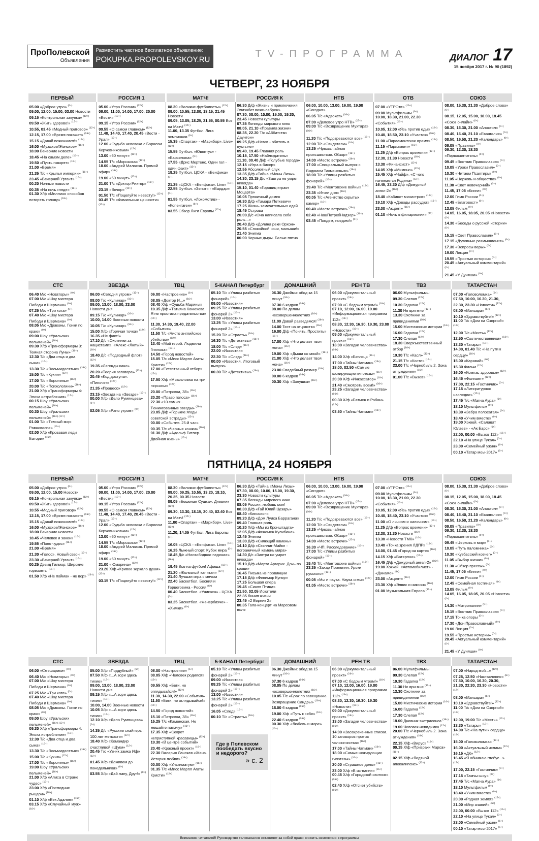ПроПолевской
Объявления
Разместить частное бесплатное объявление:
POKUPKA.PROPOLEVSKOY.RU
TV-ПРОГРАММА
ДИАЛОГ 17
15 ноября 2017 г. № 90 (1892)
ЧЕТВЕРГ, 23 НОЯБРЯ
| ПЕРВЫЙ | РОССИЯ 1 | МАТЧ! | РОССИЯ К | НТВ | ОТВ | СОЮЗ |
| --- | --- | --- | --- | --- | --- | --- |
| 05.00 «Доброе утро» <sup>(6+)</sup> 09.00, 12.00, 15.00, 03.00 Новости 09.15 «Контрольная закупка» <sup>(12+)</sup> 09.50 «Жить здорово!» <sup>(12+)</sup> 10.55, 03.45 «Модный приговор» <sup>(12+)</sup> 12.15, 17.00 «Время покажет» <sup>(16+)</sup> 15.15 «Давай поженимся!» <sup>(16+)</sup> 16.00 «Мужское/Женское» <sup>(16+)</sup> 18.00 Вечерние новости 18.45 «На самом деле» <sup>(16+)</sup> 19.50 «Пусть говорят» <sup>(16+)</sup> 21.00 «Время» 21.35 Т/с «Крылья империи» <sup>(16+)</sup> 23.45 «Вечерний Ургант» <sup>(16+)</sup> 00.20 Ночные новости 00.35 «На ночь глядя» <sup>(16+)</sup> 01.30 Х/ф «Миллион способов потерять голову» <sup>(18+)</sup> | 05.00 «Утро России» <sup>(12+)</sup> 09.00, 11.00, 14.00, 17.00, 20.00 «Вести» <sup>(12+)</sup> 09.15 «Утро России» <sup>(12+)</sup> 09.55 «О самом главном» <sup>(12+)</sup> 11.40, 14.40, 17.40, 20.45 «Вести - Урал» <sup>(12+)</sup> 12.00 «Судьба человека с Борисом Корчевниковым» <sup>(12+)</sup> 13.00 «60 минут» <sup>(12+)</sup> 14.55 Т/с «Морозова» <sup>(12+)</sup> 18.00 «Андрей Малахов. Прямой эфир» <sup>(16+)</sup> 19.00 «60 минут» <sup>(12+)</sup> 21.00 Т/с «Доктор Рихтер» <sup>(16+)</sup> 23.15 «Вечер» <sup>(12+)</sup> 01.50 Т/с «Поцелуйте невесту!» <sup>(12+)</sup> 03.45 Т/с «Фамильные ценности» <sup>(12+)</sup> | 08.30 «Великие футболисты» <sup>(12+)</sup> 09.00, 10.55, 13.00, 18.15, 21.45 Новости 09.05, 13.05, 18.25, 21.55, 00.55 Все на Матч! <sup>(12+)</sup> 11.00, 13.35 Футбол. Лига чемпионов <sup>(6+)</sup> 15.35 «Спартак» - «Марибор». Live» <sup>(12+)</sup> 15.55 Футбол. «Ювентус» - «Барселона» <sup>(6+)</sup> 17.55 «Дрис Мертенс. Один гол - один факт» <sup>(12+)</sup> 19.25 Футбол. ЦСКА - «Бенфика» <sup>(6+)</sup> 21.25 «ЦСКА - «Бенфика». Live» <sup>(12+)</sup> 22.55 Футбол. «Зенит» - «Вардар» <sup>(6+)</sup> 01.55 Футбол. «Локомотив» - «Копенгаген» <sup>(6+)</sup> 03.55 Обзор Лиги Европы <sup>(12+)</sup> | 06.30 Д/ф «Жизнь и приключения Элизабет виже-лебрен» 07.30, 08.00, 10.00, 15.00, 19.30, 23.45 Новости культуры 07.35 Легенды мирового кино 08.05, 21.10 «Правила жизни» 08.35, 22.20 Т/с «Аббатство Даунтон» 09.25 Д/ф «Негев - обитель в пустыне» 09.40, 19.45 Главная роль 10.15, 17.50 «Наблюдатель» 11.10, 00.40 Д/ф «Голубые города» 12.15 «Игра в бисер» 12.55 Абсолютный слух 13.35 Д/ф «Тайна «Моны Лизы» 14.30, 23.15 Д/с «Завтра не умрет никогда» 15.10, 01.40 «Горовиц играет Моцарта» 16.05 Пряничный домик 16.30 Д/ф «Тамара Петкевич» 17.25 Жизнь замечательных идей 18.45 Острова 20.00 Д/с «Она написала себе роль...» 20.40 Д/ф «Долина реки Орхон» 20.55 «Спокойной ночи, малыши!» 21.40 Энигма 00.00 Черные дыры. Белые пятна | 06.00, 10.00, 13.00, 16.00, 19.00 «Сегодня» 06.05 Т/с «Адвокат» <sup>(16+)</sup> 07.00 «Деловое утро НТВ» <sup>(12+)</sup> 09.00 Т/с «Возвращение Мухтара» <sup>(16+)</sup> 11.20 Т/с «Подозреваются все» <sup>(16+)</sup> 12.00 Т/с «Свидетели» <sup>(16+)</sup> 13.25 «Чрезвычайное происшествие. Обзор» <sup>(16+)</sup> 14.00 «Место встречи» <sup>(16+)</sup> 17.00 «Специальный выпуск с Вадимом Такменевым» <sup>(16+)</sup> 18.00 Т/с «Улицы разбитых фонарей» <sup>(16+)</sup> 19.40 Т/с «Ментовские войны» <sup>(16+)</sup> 23.35 «Итоги дня» <sup>(16+)</sup> 00.05 Т/с «Агентство скрытых камер» <sup>(16+)</sup> 00.40 «Место встречи» <sup>(16+)</sup> 02.40 «НашПотребНадзор» <sup>(16+)</sup> 03.45 «Поедем, поедим!» <sup>(0+)</sup> | 07.00 «УТРОтв» <sup>(16+)</sup> 09.00 Мультфильмы <sup>(0+)</sup> 10.00, 18.30, 21.00, 22.30 «События» <sup>(16+)</sup> 10.05, 12.00 «Язь против еды» <sup>(12+)</sup> 10.40, 18.50, 23.10 «Участок» <sup>(16+)</sup> 11.00 «Парламентское время» <sup>(16+)</sup> 11.15 «Парламент» <sup>(16+)</sup> 11.25 Д/ф «Вопрос времени» <sup>(12+)</sup> 12.30, 21.30 Новости <sup>(16+)</sup> 13.30 «Финансист» <sup>(12+)</sup> 14.05 Х/ф «Мимино» <sup>(12+)</sup> 15.45 Х/ф «Чайф». «С чего начинается Родина» <sup>(12+)</sup> 16.45, 23.30 Д/ф «Дежурный ангел-2» <sup>(16+)</sup> 18.40 «Кабинет министров» <sup>(16+)</sup> 19.10 Х/ф «Доводы рассудка» <sup>(16+)</sup> 23.00 «Акцент» <sup>(16+)</sup> 01.10 «Ночь в филармонии» <sup>(0+)</sup> | 08.00, 15.30, 21.30 «Доброе слово» <sup>(0+)</sup> 08.15, 12.05, 15.00, 18.00, 18.45 «Союз онлайн» <sup>(0+)</sup> 08.30, 16.30, 21.00 «Апостол» <sup>(0+)</sup> 08.40, 16.40, 21.10 «Евангелие» <sup>(0+)</sup> 08.50, 16.50, 21.20 «Календарь» <sup>(0+)</sup> 09.05 «Правило» <sup>(0+)</sup> 09.30, 12.30, 18.30 «Первосвятитель» <sup>(0+)</sup> 09.45 «Вестник Православия» <sup>(0+)</sup> 10.05 «Уроки Православия» <sup>(0+)</sup> 10.30 «Читаем Псалтирь» <sup>(0+)</sup> 11.05 «Церковь и общество» <sup>(0+)</sup> 11.30 «Свет невечерний» <sup>(0+)</sup> 11.45, 17.05 «Книги» <sup>(0+)</sup> 12.00 Гимн России <sup>(0+)</sup> 12.45 «Благовест» <sup>(0+)</sup> 13.05 Фильм <sup>(0+)</sup> 14.05, 16.05, 18.05, 20.05 «Новости» <sup>(0+)</sup> 14.30 «Беседы о русской истории» <sup>(0+)</sup> 15.15 «Свет Православия» <sup>(0+)</sup> 17.15 «Духовные размышления» <sup>(0+)</sup> 17.30 «Вопросы веры» <sup>(0+)</sup> 19.00 Лекция <sup>(0+)</sup> 19.55 «Простые истории» <sup>(0+)</sup> 20.45 «Актуальный комментарий» <sup>(0+)</sup> 21.45 «У Дуняши» <sup>(0+)</sup> |
| СТС | ЗВЕЗДА | ТВЦ | 5-КАНАЛ Петербург | ДОМАШНИЙ | РЕН ТВ | ТВ3 | ТАТАРСТАН |
| --- | --- | --- | --- | --- | --- | --- | --- |
| 06.40 М/с «Новаторы» <sup>(0+)</sup> 07.00 М/с «Шоу мистера Пибоди и Шермана» <sup>(0+)</sup> 07.25 М/с «Три кота» <sup>(0+)</sup> 07.40 М/с «Шоу мистера Пибоди и Шермана» <sup>(0+)</sup> 08.05 М/с «Драконы. Гонки по краю» <sup>(0+)</sup> 09.00 Шоу «Уральских пельменей» <sup>(16+)</sup> 09.30 Х/ф «Трансформеры 3: Темная сторона Луны» <sup>(16+)</sup> 12.30 Т/с «Два отца и два сына» <sup>(16+)</sup> 13.30 Т/с «Восьмидесятые» <sup>(16+)</sup> 15.00 Т/с «Кухня» <sup>(12+)</sup> 17.00 Т/с «Воронины» <sup>(16+)</sup> 20.00 Т/с «Психологини» <sup>(16+)</sup> 21.00 Х/ф «Трансформеры 4: Эпоха истребления» <sup>(12+)</sup> 00.15 Шоу «Уральских пельменей» <sup>(16+)</sup> 00.30 Шоу «Уральских пельменей» <sup>(16+) (12+)</sup> 01.00 Т/с «Темный мир: Равновесие» <sup>(16+)</sup> 02.00 Х/ф «Кровавая леди Батори» <sup>(16+)</sup> | 06.00 «Сегодня утром» <sup>(12+)</sup> 08.00 Т/с «Кулинар» <sup>(16+)</sup> 09.00, 13.00, 18.00, 23.00 Новости дня 09.15 Т/с «Кулинар» <sup>(16+)</sup> 10.00, 14.00 Военные новости 10.05 Т/с «Кулинар» <sup>(16+)</sup> 15.00 Х/ф «Горячая точка» <sup>(12+)</sup> 16.35 «Не факт!» 17.10 Д/с «Охотники за нацистами». «Алекс «Лютый» <sup>(16+)</sup> 18.40 Д/с «Подводный флот» <sup>(12+)</sup> 19.35 «Легенды кино» 20.20 «Теория заговора» <sup>(12+)</sup> 20.45 «Код доступа». «Пиночет» <sup>(12+)</sup> 21.35 «Процесс» <sup>(12+)</sup> 23.15 «Звезда на «Звезде» <sup>(12+)</sup> 00.00 Х/ф «Дело Румянцева» <sup>(0+)</sup> 02.05 Х/ф «Рано утром» <sup>(0+)</sup> | 06.00 «Настроение» <sup>(6+)</sup> 08.05 «Доктор И...» <sup>(16+)</sup> 08.40 Х/ф «Судьба Марины» 10.35 Д/ф «Татьяна Конюхова. Я не простила предательства» <sup>(12+)</sup> 11.30, 14.30, 19.40, 22.00 «События» 11.50 Т/с «Чисто английское убийство» <sup>(12+)</sup> 13.40 «Мой герой. Людмила Гнилова» <sup>(12+)</sup> 14.50 «Город новостей» 15.05 Т/с «Мисс Марпл Агаты Кристи» <sup>(12+)</sup> 17.00 «Естественный отбор» <sup>(12+)</sup> 17.50 Х/ф «Мышеловка на три персоны» <sup>(12+)</sup> 20.00 «Петровка, 38» <sup>(16+)</sup> 20.20 «Право голоса» <sup>(16+)</sup> 22.30 «10 самых... Тюнингованные звезды» <sup>(16+)</sup> 23.05 Д/ф «Горькие ягоды советской эстрады» <sup>(12+)</sup> 00.00 «События. 25-й час» 00.35 Т/с «Черные кошки» <sup>(16+)</sup> 01.30 Д/ф «Адольф Гитлер. Двойная жизнь» <sup>(12+)</sup> | 05.10 Т/с «Улицы разбитых фонарей» <sup>(16+)</sup> 09.00 «Известия» 09.25 Т/с «Улицы разбитых фонарей 2» <sup>(16+)</sup> 13.00 «Известия» 13.25 Т/с «Улицы разбитых фонарей 2» <sup>(16+)</sup> 15.20 Т/с «Страсть» <sup>(16+)</sup> 16.30 Т/с «Детективы» <sup>(16+)</sup> 18.00 Т/с «След» <sup>(16+)</sup> 22.00 «Известия» 22.30 Т/с «След» <sup>(16+)</sup> 00.00 «Известия. Итоговый выпуск» 00.30 Т/с «Детективы» <sup>(16+)</sup> | 06.30 Джейми: обед за 15 минут <sup>(16+)</sup> 07.30 6 кадров <sup>(16+)</sup> 08.00 По делам несовершеннолетних <sup>(16+)</sup> 11.00 Давай разведемся! <sup>(16+)</sup> 14.00 Тест на отцовство <sup>(16+)</sup> 16.00 Д/ф «Понять. Простить» <sup>(16+)</sup> 17.00 Х/ф «Что делает твоя жена» <sup>(16+)</sup> 19.00 Х/ф «Дыши со мной» <sup>(16+)</sup> 21.00 Х/ф «Что делает твоя жена» <sup>(16+)</sup> 23.00 Свадебный размер <sup>(16+)</sup> 00.00 6 кадров <sup>(16+)</sup> 00.30 Х/ф «Золушка» <sup>(16+)</sup> | 06.00 «Документальный проект» <sup>(16+)</sup> 07.00 «С бодрым утром!» <sup>(16+)</sup> 07.10, 12.00, 16.00, 19.00 «Информационная программа 112» <sup>(16+)</sup> 08.30, 12.30, 16.30, 19.30, 23.00 «Новости» <sup>(16+)</sup> 09.00 «Документальный проект» <sup>(16+)</sup> 13.00 «Загадки человечества» <sup>(16+)</sup> 14.00 Х/ф «Беглец» <sup>(16+)</sup> 17.00 «Тайны Чапман» <sup>(16+)</sup> 18.00, 02.50 «Самые шокирующие гипотезы» <sup>(16+)</sup> 20.00 Х/ф «Инкассатор» <sup>(16+)</sup> 21.40 «Смотреть всем!» <sup>(16+)</sup> 23.25 «Загадки человечества» <sup>(16+)</sup> 00.30 Х/ф «Бэтмен и Робин» <sup>(12+)</sup> 03.50 «Тайны Чапман» <sup>(16+)</sup> | 06.00 Мультфильмы 09.30 Слепая <sup>(12+)</sup> 10.30 Гадалка <sup>(12+)</sup> 11.30 Не ври мне <sup>(12+)</sup> 13.30 Охотники за привидениями <sup>(16+)</sup> 15.00 Мистические истории <sup>(16+)</sup> 16.00 Гадалка <sup>(12+)</sup> 17.30 Слепая <sup>(12+)</sup> 18.30 Сверхъестественный отбор <sup>(16+)</sup> 19.30 Т/с «Касл» <sup>(12+)</sup> 21.15 Т/с «Кости» <sup>(12+)</sup> 23.00 Т/с «Чернобыль 2. Зона отчуждения» <sup>(16+)</sup> 01.00 Т/с «Вызов» <sup>(16+)</sup> | 07.00 «Головоломка» <sup>(6+)</sup> 07.50, 10.00, 16.30, 21.30, 22.30, 23.30 «Новости» <sup>(12+)</sup> 08.00 «Манзара» <sup>(6+)</sup> 10.10 «Здравствуйте!» <sup>(12+)</sup> 11.00 Т/с «Дом на Озерной» <sup>(16+)</sup> 12.00 Т/с «Месть» <sup>(12+)</sup> 12.50 «Соотечественники» <sup>(12+)</sup> 13.30 «Татары» <sup>(12+)</sup> 14.00, 01.40 Т/с «На пути к сердцу» <sup>(16+)</sup> 15.00 «Каравай» <sup>(6+)</sup> 15.30 Фильм <sup>(12+)</sup> 16.00 «Компас здоровья» <sup>(12+)</sup> 16.45 «Фолиант» <sup>(12+)</sup> 17.00, 22.15 «Гостинчик» <sup>(0+)</sup> 17.15 «Литературное наследие» <sup>(12+)</sup> 17.45 Т/с «Магна Аура» <sup>(6+)</sup> 18.10 Мультфильм <sup>(0+)</sup> 18.30 «Зебра полосатая» <sup>(0+)</sup> 18.40 «Учим вместе» <sup>(0+)</sup> 19.00 Хоккей. «Салават Юлаев» - «Ак Барс» <sup>(6+)</sup> 22.00, 00.00 «Вызов 112» <sup>(16+)</sup> 22.10 «На улице Тукая» <sup>(0+)</sup> 23.00 «Семейный ужин» <sup>(6+)</sup> 00.10 «Татар моы-2017» <sup>(6+)</sup> |
ПЯТНИЦА, 24 НОЯБРЯ
| ПЕРВЫЙ | РОССИЯ 1 | МАТЧ! | РОССИЯ К | НТВ | ОТВ | СОЮЗ |
| --- | --- | --- | --- | --- | --- | --- |
| 05.00 «Доброе утро» <sup>(6+)</sup> 09.00, 12.00, 15.00 Новости 09.15 «Контрольная закупка» <sup>(12+)</sup> 09.50 «Жить здорово!» <sup>(12+)</sup> 10.55 «Модный приговор» <sup>(12+)</sup> 12.15, 17.00 «Время покажет» <sup>(16+)</sup> 15.15 «Давай поженимся!» <sup>(16+)</sup> 16.00 «Мужское/Женское» <sup>(16+)</sup> 18.00 Вечерние новости 18.45 «Человек и закон» <sup>(16+)</sup> 19.55 «Поле чудес» <sup>(16+)</sup> 21.00 «Время» 21.30 «Голос». Новый сезон <sup>(12+)</sup> 23.30 «Вечерний Ургант» <sup>(16+)</sup> 00.25 Дэвид Гилмор: Широкие горизонты <sup>(16+)</sup> 01.50 Х/ф «Не пойман - не вор» <sup>(16+)</sup> | 05.00 «Утро России» <sup>(12+)</sup> 09.00, 11.00, 14.00, 17.00, 20.00 «Вести» <sup>(12+)</sup> 09.15 «Утро России» <sup>(12+)</sup> 09.55 «О самом главном» <sup>(12+)</sup> 11.40, 14.40, 17.40, 20.45 «Вести - Урал» <sup>(12+)</sup> 12.00 «Судьба человека с Борисом Корчевниковым» <sup>(12+)</sup> 13.00 «60 минут» <sup>(12+)</sup> 14.55 Т/с «Морозова» <sup>(12+)</sup> 18.00 «Андрей Малахов. Прямой эфир» <sup>(16+)</sup> 19.00 «60 минут» <sup>(12+)</sup> 21.00 «Юморина» <sup>(12+)</sup> 23.20 Х/ф «Кривое зеркало души» <sup>(12+)</sup> 03.15 Т/с «Поцелуйте невесту!» <sup>(12+)</sup> | 08.30 «Великие футболисты» <sup>(12+)</sup> 09.00, 09.25, 10.55, 13.20, 18.10, 20.35, 00.35 Новости 09.05 «Бешеная Сушка». Дневник <sup>(12+)</sup> 09.30, 13.30, 18.15, 20.40, 02.40 Все на Матч! <sup>(12+)</sup> 11.00 «Спартак» - «Марибор». Live» <sup>(12+)</sup> 11.20, 14.05 Футбол. Лига Европы <sup>(6+)</sup> 16.05 «ЦСКА - «Бенфика». Live» <sup>(12+)</sup> 16.25 Лыжный спорт. Кубок мира <sup>(6+)</sup> 18.45 Д/с «Несвободное падение» <sup>(16+)</sup> 19.45 Все на футбол! Афиша <sup>(12+)</sup> 21.20 «Железный капитан» <sup>(12+)</sup> 21.40 Лучшая игра с мячом 22.40 Баскетбол. Босния и Герцеговина - Россия <sup>(6+)</sup> 00.40 Баскетбол. «Уникаха» - ЦСКА <sup>(6+)</sup> 03.25 Баскетбол. «Фенербахче» - «Химки» <sup>(6+)</sup> | 06.30 Д/ф «Тайна «Моны Лизы» 07.30, 08.00, 10.00, 15.00, 19.30, 23.30 Новости культуры 07.35 Легенды мирового кино 08.05 Россия, любовь моя! 08.30 Д/ф «Гай Юлий Цезарь» 08.40 «Киноскоп» 09.20 Д/ф «Дом Луиса Баррагана» 09.40 Главная роль 10.20 Х/ф «Мы из Кронштадта» 12.05 Д/ф «Феномен Кулибина» 12.45 Энигма 13.30 Д/ф «Сияющий камень» 14.10 Д/ф «Скеллиг-Майкл - пограничный камень мира» 14.30 Д/с «Завтра не умрет никогда» 15.10 Д/ф «Марта Аргерих. Дочь по крови» 16.45 Письма из провинции 17.15 Д/ф «Фенимор Купер» 17.25 Большая опера 19.45 «Синяя Птица» 21.50, 02.05 Искатели 22.35 Линия жизни 23.45 «2 Верник 2» 00.35 Гала-концерт на Марсовом поле | 06.00, 10.00, 13.00, 16.00, 19.00 «Сегодня» 06.05 Т/с «Адвокат» <sup>(16+)</sup> 07.00 «Деловое утро НТВ» <sup>(12+)</sup> 09.00 Т/с «Возвращение Мухтара» <sup>(16+)</sup> 11.20 Т/с «Подозреваются все» <sup>(16+)</sup> 12.00 Т/с «Свидетели» <sup>(16+)</sup> 13.25 «Чрезвычайное происшествие. Обзор» <sup>(16+)</sup> 14.00 «Место встречи» <sup>(12+)</sup> 16.30 «ЧП. Расследование» <sup>(16+)</sup> 17.00 Т/с «Улицы разбитых фонарей» <sup>(16+)</sup> 19.40 Т/с «Ментовские войны» <sup>(16+)</sup> 23.35 «Захар Прилепин. Уроки русского» <sup>(12+)</sup> 00.05 «Мы и наука. Наука и мы» <sup>(12+)</sup> 01.05 «Место встречи» <sup>(16+)</sup> | 07.00 «УТРОтв» <sup>(16+)</sup> 09.00 Мультфильмы <sup>(0+)</sup> 10.00, 18.30, 21.00, 22.30 «События» <sup>(16+)</sup> 10.05, 12.00 «Язь против еды» <sup>(12+)</sup> 10.40, 18.40, 23.10 «Участок» <sup>(16+)</sup> 11.00 «О личном и наличном» <sup>(12+)</sup> 11.25 Д/ф «Вопрос времени» <sup>(12+)</sup> 12.30, 21.30 Новости <sup>(16+)</sup> 13.30 «Новости ТМК» <sup>(16+)</sup> 13.40 «Точка зрения ЛДПР» <sup>(16+)</sup> 14.00, 01.45 «Город на карте» <sup>(16+)</sup> 14.15 Х/ф «Ватерлоо» <sup>(12+)</sup> 16.45 Д/ф «Дежурный ангел-2» <sup>(16+)</sup> 19.00 Хоккей. «Автомобилист» - «Динамо» <sup>(6+)</sup> 23.00 «Акцент» <sup>(16+)</sup> 23.30 Х/ф «Элвис и никсон» <sup>(16+)</sup> 01.00 Музыкальная Европа <sup>(12+)</sup> | 08.00, 15.30, 21.30 «Доброе слово» <sup>(0+)</sup> 08.15, 12.05, 15.00, 18.00, 18.45 «Союз онлайн» <sup>(0+)</sup> 08.30, 16.30, 21.00 «Апостол» <sup>(0+)</sup> 08.40, 16.40, 21.10 «Евангелие» <sup>(0+)</sup> 08.50, 16.50, 21.20 «Календарь» <sup>(0+)</sup> 09.05 «Правило» <sup>(0+)</sup> 09.30, 12.30, 18.30 «Первосвятитель» <sup>(0+)</sup> 09.45 «Церковь и мир» <sup>(0+)</sup> 10.05 «Путь паломника» <sup>(0+)</sup> 10.30 «Кузбасский ковчег» <sup>(0+)</sup> 11.05 «Выбор жизни» <sup>(0+)</sup> 11.30 «Обзор прессы» <sup>(0+)</sup> 11.45, 17.05 «Книги» <sup>(0+)</sup> 12.00 Гимн России <sup>(0+)</sup> 12.45 «Семейная гостиная» <sup>(0+)</sup> 13.05 Фильм <sup>(0+)</sup> 14.05, 16.05, 18.05, 20.05 «Новости» <sup>(0+)</sup> 14.30 «Митрополия» <sup>(0+)</sup> 15.15 «Вестник Православия» <sup>(0+)</sup> 17.15 Точка опоры <sup>(0+)</sup> 17.30 «Дон Православный» <sup>(0+)</sup> 19.00 Лекция <sup>(0+)</sup> 19.55 «Простые истории» <sup>(0+)</sup> 20.45 «Актуальный комментарий» <sup>(0+)</sup> 21.45 «У Дуняши» <sup>(0+)</sup> |
| СТС | ЗВЕЗДА | ТВЦ | 5-КАНАЛ Петербург | ДОМАШНИЙ | РЕН ТВ | ТВ3 | ТАТАРСТАН |
| --- | --- | --- | --- | --- | --- | --- | --- |
| 06.00 «Смешарики» <sup>(0+)</sup> 06.40 М/с «Новаторы» <sup>(0+)</sup> 07.00 М/с «Шоу мистера Пибоди и Шермана» <sup>(0+)</sup> 07.25 М/с «Три кота» <sup>(0+)</sup> 07.40 М/с «Шоу мистера Пибоди и Шермана» <sup>(0+)</sup> 08.05 М/с «Драконы. Гонки по краю» <sup>(0+)</sup> 09.00 Шоу «Уральских пельменей» <sup>(16+) (12+)</sup> 09.30 Х/ф «Трансформеры 4: Эпоха истребления» <sup>(12+)</sup> 12.30 Т/с «Два отца и два сына» <sup>(16+)</sup> 13.30 Т/с «Восьмидесятые» <sup>(16+)</sup> 15.00 Т/с «Кухня» <sup>(12+)</sup> 17.00 Т/с «Воронины» <sup>(16+)</sup> 19.00 Шоу «Уральских пельменей» <sup>(16+)</sup> 21.00 Х/ф «Алиса в Стране чудес» <sup>(12+)</sup> 23.00 Х/ф «Последние рыцари» <sup>(18+)</sup> 01.10 Х/ф «Век Адалин» <sup>(16+)</sup> 03.15 Х/ф «Случайный муж» <sup>(16+)</sup> | 05.00 Х/ф «Поддубный» <sup>(6+)</sup> 07.50 Х/ф «...А зори здесь тихие» <sup>(12+)</sup> 09.00, 13.00, 18.00, 23.00 Новости дня 09.15 Х/ф «...А зори здесь тихие» <sup>(12+)</sup> 10.00, 14.00 Военные новости 10.05 Х/ф «...А зори здесь тихие» <sup>(12+)</sup> 12.10 Х/ф «Дело Румянцева» <sup>(0+)</sup> 14.35 Д/с «Русские снайперы. 100 лет меткости» <sup>(12+)</sup> 18.40 Х/ф «Командир счастливой «Щуки» <sup>(12+)</sup> 20.45 Т/с «Узник замка Иф» <sup>(12+)</sup> 01.45 Х/ф «Доживем до понедельника» <sup>(6+)</sup> 03.55 Х/ф «Дай лапу, Друг!» <sup>(0+)</sup> | 06.00 «Настроение» <sup>(6+)</sup> 08.05 Х/ф «Человек родился» <sup>(12+)</sup> 09.55 Х/ф «Беги, не оглядывайся!» <sup>(12+)</sup> 11.30, 14.30, 22.00 «События» 11.50 «Беги, не оглядывайся!» <sup>(12+)</sup> 14.50 «Город новостей» 15.10 «Петровка, 38» <sup>(16+)</sup> 15.25 Т/с «Каменская. Не мешайте палачу» <sup>(16+)</sup> 17.35 Х/ф «Секрет неприступной красавицы» <sup>(12+)</sup> 19.30 «В центре событий» 20.40 «Красный проект» <sup>(16+)</sup> 22.30 Валерия Ланская «Жена. История любви» <sup>(16+)</sup> 00.00 Х/ф «Ультиматум» <sup>(16+)</sup> 01.35 Т/с «Мисс Марпл Агаты Кристи» <sup>(12+)</sup> | 05.10 Т/с «Улицы разбитых фонарей 2» <sup>(16+)</sup> 09.00 «Известия» 09.25 Т/с «Улицы разбитых фонарей 2» <sup>(16+)</sup> 13.00 «Известия» 13.25 Т/с «Улицы разбитых фонарей 2» <sup>(16+)</sup> 16.05 «След» <sup>(16+)</sup> 00.10 Т/с «Страсть» <sup>(16+)</sup> Где в Полевском пообедать вкусно и недорого? » с. 2 | 06.30 Джейми: обед за 15 минут <sup>(16+)</sup> 07.30 6 кадров <sup>(16+)</sup> 08.05 По делам несовершеннолетних <sup>(16+)</sup> 10.05 Т/с «Брак по завещанию. Возвращение Сандры» <sup>(16+)</sup> 18.00 6 кадров <sup>(16+)</sup> 19.00 Х/ф «Путь к себе» <sup>(16+)</sup> 22.40 6 кадров <sup>(16+)</sup> 00.30 Х/ф «Любовь и море» <sup>(16+)</sup> | 06.00 «Документальный проект» <sup>(16+)</sup> 07.00 «С бодрым утром!» <sup>(16+)</sup> 07.10, 12.00, 16.00, 19.00 «Информационная программа 112» <sup>(16+)</sup> 08.30, 12.30, 16.30, 19.30 «Новости» <sup>(16+)</sup> 09.00 «Документальный проект» <sup>(16+)</sup> 13.00 «Загадки человечества» <sup>(16+)</sup> 14.00 «Засекреченные списки. 10 заговоров против человечества» <sup>(16+)</sup> 17.00 «Тайны Чапман» <sup>(16+)</sup> 18.00 «Самые шокирующие гипотезы» <sup>(16+)</sup> 20.00 «Страшное дело» <sup>(16+)</sup> 23.00 Х/ф «В изгнании» <sup>(16+)</sup> 00.45 Х/ф «Городской охотник» <sup>(16+)</sup> 02.40 Х/ф «Отсчет убийств» <sup>(16+)</sup> | 06.00 Мультфильмы 09.30 Слепая <sup>(12+)</sup> 10.30 Гадалка <sup>(12+)</sup> 11.30 Не ври мне <sup>(12+)</sup> 13.30 Охотники за привидениями <sup>(16+)</sup> 15.00 Мистические истории <sup>(16+)</sup> 16.00 Гадалка <sup>(12+)</sup> 17.30 Слепая <sup>(12+)</sup> 18.00 Дневник экстрасенса <sup>(16+)</sup> 19.00 Человек-невидимка <sup>(12+)</sup> 20.00 Т/с «Чернобыль 2. Зона отчуждения» <sup>(16+)</sup> 22.15 Х/ф «Вирус» <sup>(16+)</sup> 00.15 Х/ф «Призраки Марса» <sup>(16+)</sup> 02.15 Х/ф «Ледяной апокалипсис» <sup>(12+)</sup> | 07.00 «Народ мой...» <sup>(12+)</sup> 07.25, 12.50 «Наставление» <sup>(6+)</sup> 07.50, 10.00, 16.30, 20.30, 21.30, 22.30, 23.30 «Новости» <sup>(12+)</sup> 08.00 «Манзара» <sup>(6+)</sup> 10.10 «Здравствуйте!» <sup>(12+)</sup> 11.00 Т/с «Дом на Озерной» <sup>(16+)</sup> 12.00, 19.00 Т/с «Месть» <sup>(12+)</sup> 13.30 «Татары» <sup>(12+)</sup> 14.00 Т/с «На пути к сердцу» <sup>(16+)</sup> 15.00 «Головоломка» <sup>(12+)</sup> 16.00 «Актуальный ислам» <sup>(12+)</sup> 16.15 «ДК» <sup>(12+)</sup> 16.45 «Я обнимаю глобус...» <sup>(12+)</sup> 17.00, 22.15 «Гостинчик» <sup>(0+)</sup> 17.15 «Тамчы-шоу» <sup>(0+)</sup> 17.45 Т/с «Магна Аура» <sup>(6+)</sup> 18.10 Мультфильм <sup>(0+)</sup> 18.40 «Учим вместе» <sup>(0+)</sup> 20.00 «Родная земля» <sup>(12+)</sup> 21.00 «Мир знаний» <sup>(6+)</sup> 22.00, 00.00 «Вызов 112» <sup>(16+)</sup> 22.10 «На улице Тукая» <sup>(0+)</sup> 23.00 «Семейный ужин» <sup>(6+)</sup> 00.10 «Татар моы-2017» <sup>(6+)</sup> |
Вниманию читателей! Руководство телеканалов оставляет за собой право вносить изменения в программы